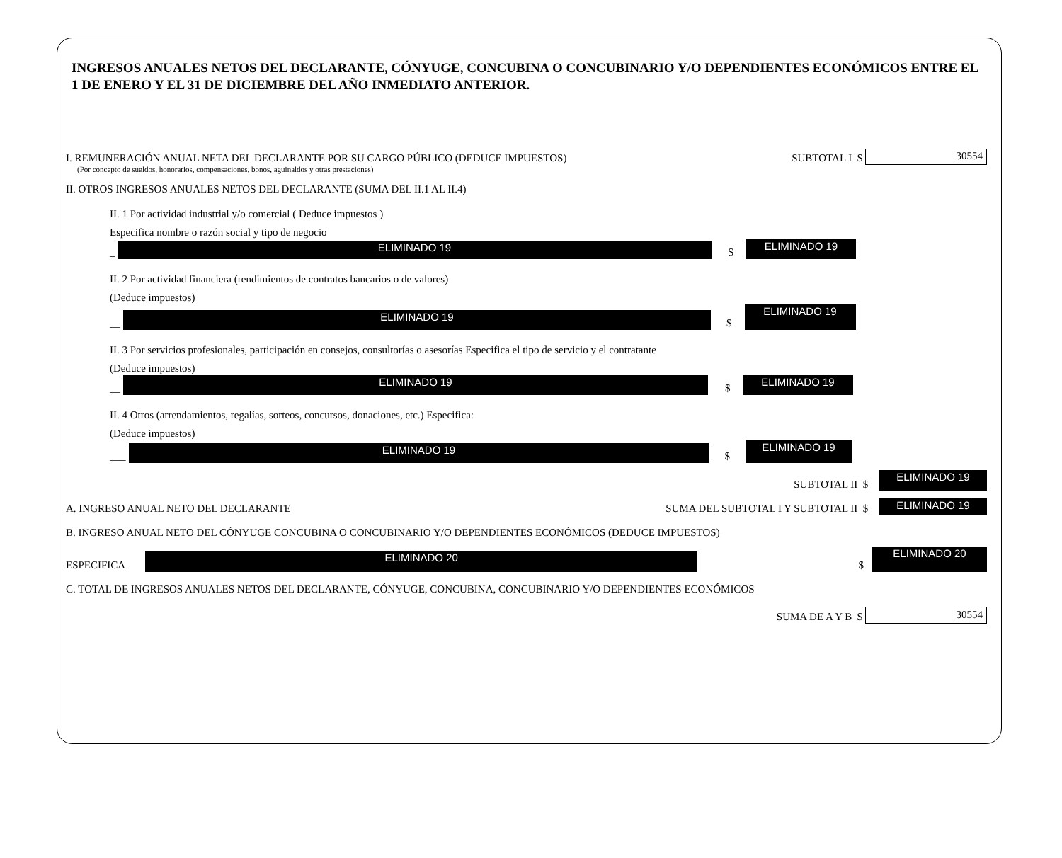INGRESOS ANUALES NETOS DEL DECLARANTE, CÓNYUGE, CONCUBINA O CONCUBINARIO Y/O DEPENDIENTES ECONÓMICOS ENTRE EL 1 DE ENERO Y EL 31 DE DICIEMBRE DEL AÑO INMEDIATO ANTERIOR.
I. REMUNERACIÓN ANUAL NETA DEL DECLARANTE POR SU CARGO PÚBLICO (DEDUCE IMPUESTOS) SUBTOTAL I $
30554
(Por concepto de sueldos, honorarios, compensaciones, bonos, aguinaldos y otras prestaciones)
II. OTROS INGRESOS ANUALES NETOS DEL DECLARANTE (SUMA DEL II.1 AL II.4)
II. 1 Por actividad industrial y/o comercial ( Deduce impuestos )
Especifica nombre o razón social y tipo de negocio
_
ELIMINADO 19
$
ELIMINADO 19
II. 2 Por actividad financiera (rendimientos de contratos bancarios o de valores)
(Deduce impuestos)
__
ELIMINADO 19
$
ELIMINADO 19
II. 3 Por servicios profesionales, participación en consejos, consultorías o asesorías Especifica el tipo de servicio y el contratante
(Deduce impuestos)
__
ELIMINADO 19
$
ELIMINADO 19
II. 4 Otros (arrendamientos, regalías, sorteos, concursos, donaciones, etc.) Especifica:
(Deduce impuestos)
___
ELIMINADO 19
$
ELIMINADO 19
SUBTOTAL II $
ELIMINADO 19
A. INGRESO ANUAL NETO DEL DECLARANTE SUMA DEL SUBTOTAL I Y SUBTOTAL II $
ELIMINADO 19
B. INGRESO ANUAL NETO DEL CÓNYUGE CONCUBINA O CONCUBINARIO Y/O DEPENDIENTES ECONÓMICOS (DEDUCE IMPUESTOS)
ESPECIFICA
ELIMINADO 20
$
ELIMINADO 20
C. TOTAL DE INGRESOS ANUALES NETOS DEL DECLARANTE, CÓNYUGE, CONCUBINA, CONCUBINARIO Y/O DEPENDIENTES ECONÓMICOS
SUMA DE A Y B $
30554